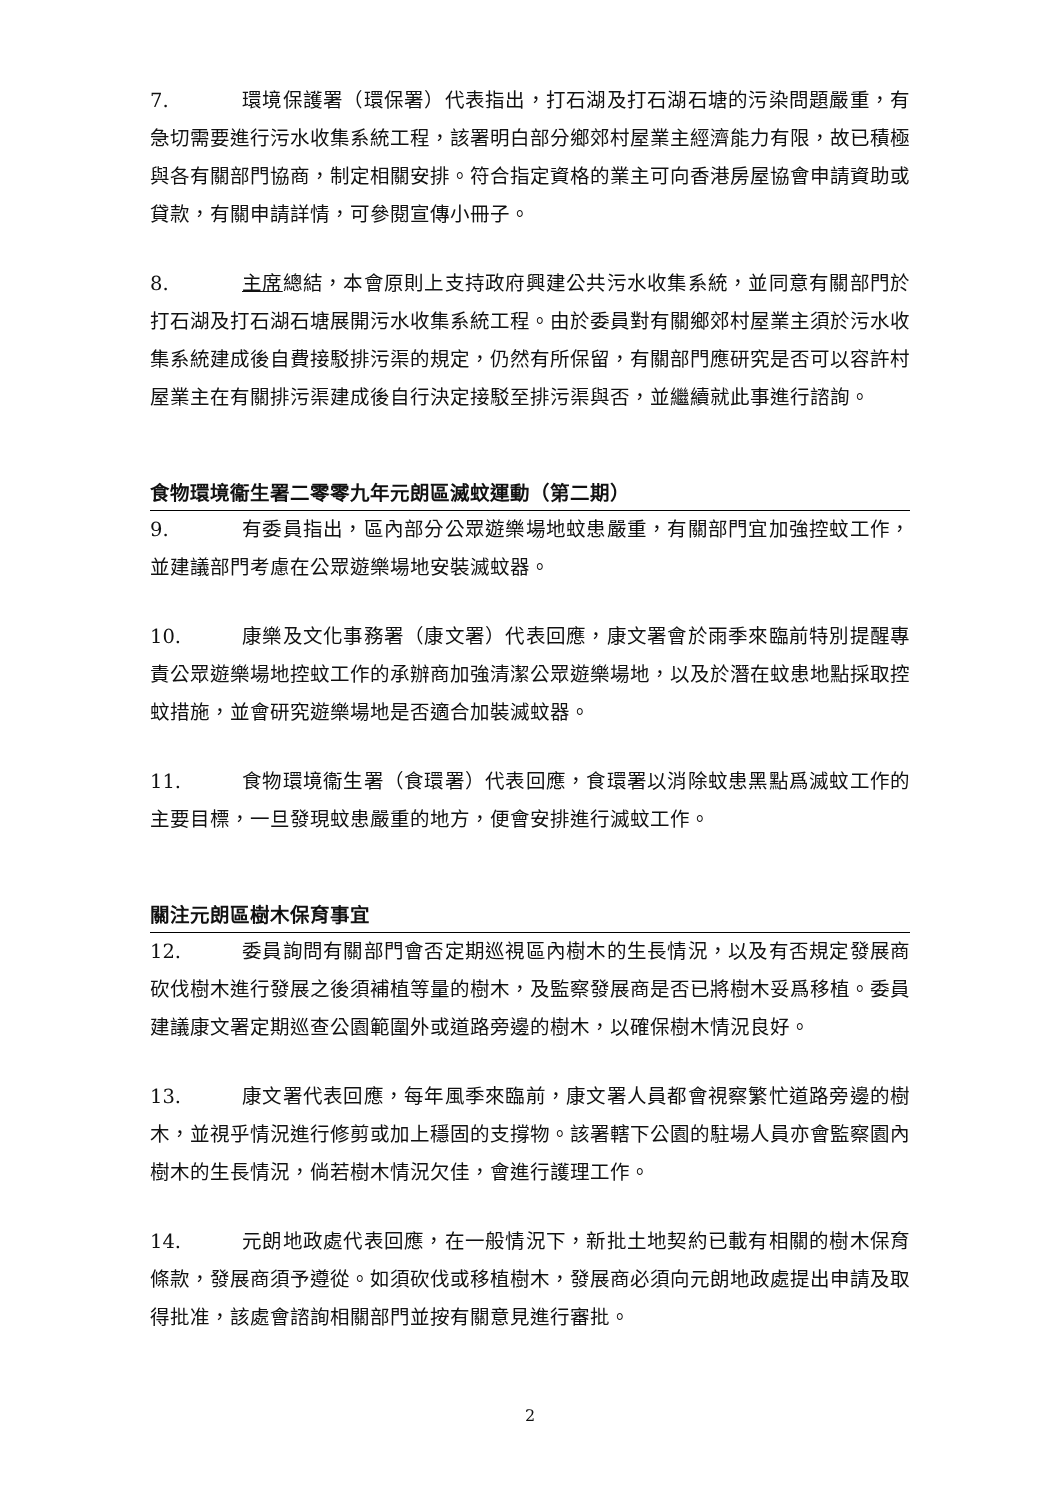7. 環境保護署（環保署）代表指出，打石湖及打石湖石塘的污染問題嚴重，有急切需要進行污水收集系統工程，該署明白部分鄉郊村屋業主經濟能力有限，故已積極與各有關部門協商，制定相關安排。符合指定資格的業主可向香港房屋協會申請資助或貸款，有關申請詳情，可參閱宣傳小冊子。
8. 主席總結，本會原則上支持政府興建公共污水收集系統，並同意有關部門於打石湖及打石湖石塘展開污水收集系統工程。由於委員對有關鄉郊村屋業主須於污水收集系統建成後自費接駁排污渠的規定，仍然有所保留，有關部門應研究是否可以容許村屋業主在有關排污渠建成後自行決定接駁至排污渠與否，並繼續就此事進行諮詢。
食物環境衞生署二零零九年元朗區滅蚊運動（第二期）
9. 有委員指出，區內部分公眾遊樂場地蚊患嚴重，有關部門宜加強控蚊工作，並建議部門考慮在公眾遊樂場地安裝滅蚊器。
10. 康樂及文化事務署（康文署）代表回應，康文署會於雨季來臨前特別提醒專責公眾遊樂場地控蚊工作的承辦商加強清潔公眾遊樂場地，以及於潛在蚊患地點採取控蚊措施，並會研究遊樂場地是否適合加裝滅蚊器。
11. 食物環境衞生署（食環署）代表回應，食環署以消除蚊患黑點爲滅蚊工作的主要目標，一旦發現蚊患嚴重的地方，便會安排進行滅蚊工作。
關注元朗區樹木保育事宜
12. 委員詢問有關部門會否定期巡視區內樹木的生長情況，以及有否規定發展商砍伐樹木進行發展之後須補植等量的樹木，及監察發展商是否已將樹木妥爲移植。委員建議康文署定期巡查公園範圍外或道路旁邊的樹木，以確保樹木情況良好。
13. 康文署代表回應，每年風季來臨前，康文署人員都會視察繁忙道路旁邊的樹木，並視乎情況進行修剪或加上穩固的支撐物。該署轄下公園的駐場人員亦會監察園內樹木的生長情況，倘若樹木情況欠佳，會進行護理工作。
14. 元朗地政處代表回應，在一般情況下，新批土地契約已載有相關的樹木保育條款，發展商須予遵從。如須砍伐或移植樹木，發展商必須向元朗地政處提出申請及取得批准，該處會諮詢相關部門並按有關意見進行審批。
2